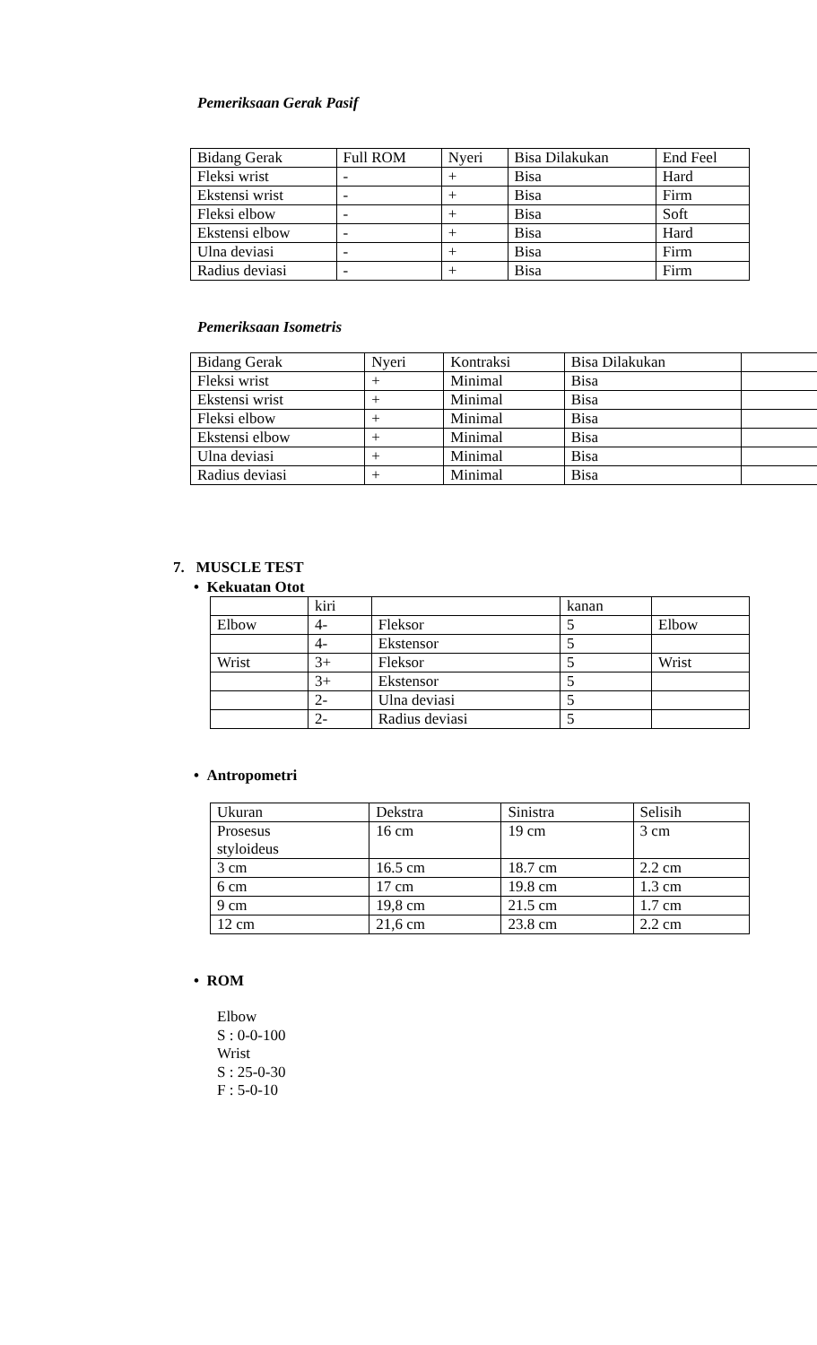Pemeriksaan Gerak Pasif
| Bidang Gerak | Full ROM | Nyeri | Bisa Dilakukan | End Feel |
| Fleksi wrist | - | + | Bisa | Hard |
| Ekstensi wrist | - | + | Bisa | Firm |
| Fleksi elbow | - | + | Bisa | Soft |
| Ekstensi elbow | - | + | Bisa | Hard |
| Ulna deviasi | - | + | Bisa | Firm |
| Radius deviasi | - | + | Bisa | Firm |
Pemeriksaan Isometris
| Bidang Gerak | Nyeri | Kontraksi | Bisa Dilakukan | |
| Fleksi wrist | + | Minimal | Bisa | |
| Ekstensi wrist | + | Minimal | Bisa | |
| Fleksi elbow | + | Minimal | Bisa | |
| Ekstensi elbow | + | Minimal | Bisa | |
| Ulna deviasi | + | Minimal | Bisa | |
| Radius deviasi | + | Minimal | Bisa | |
7. MUSCLE TEST
• Kekuatan Otot
| | kiri | | kanan | |
| Elbow | 4- | Fleksor | 5 | Elbow |
| | 4- | Ekstensor | 5 | |
| Wrist | 3+ | Fleksor | 5 | Wrist |
| | 3+ | Ekstensor | 5 | |
| | 2- | Ulna deviasi | 5 | |
| | 2- | Radius deviasi | 5 | |
• Antropometri
| Ukuran | Dekstra | Sinistra | Selisih |
| Prosesus styloideus | 16 cm | 19 cm | 3 cm |
| 3 cm | 16.5 cm | 18.7 cm | 2.2 cm |
| 6 cm | 17 cm | 19.8 cm | 1.3 cm |
| 9 cm | 19,8 cm | 21.5 cm | 1.7 cm |
| 12 cm | 21,6 cm | 23.8 cm | 2.2 cm |
• ROM
Elbow
S : 0-0-100
Wrist
S : 25-0-30
F : 5-0-10